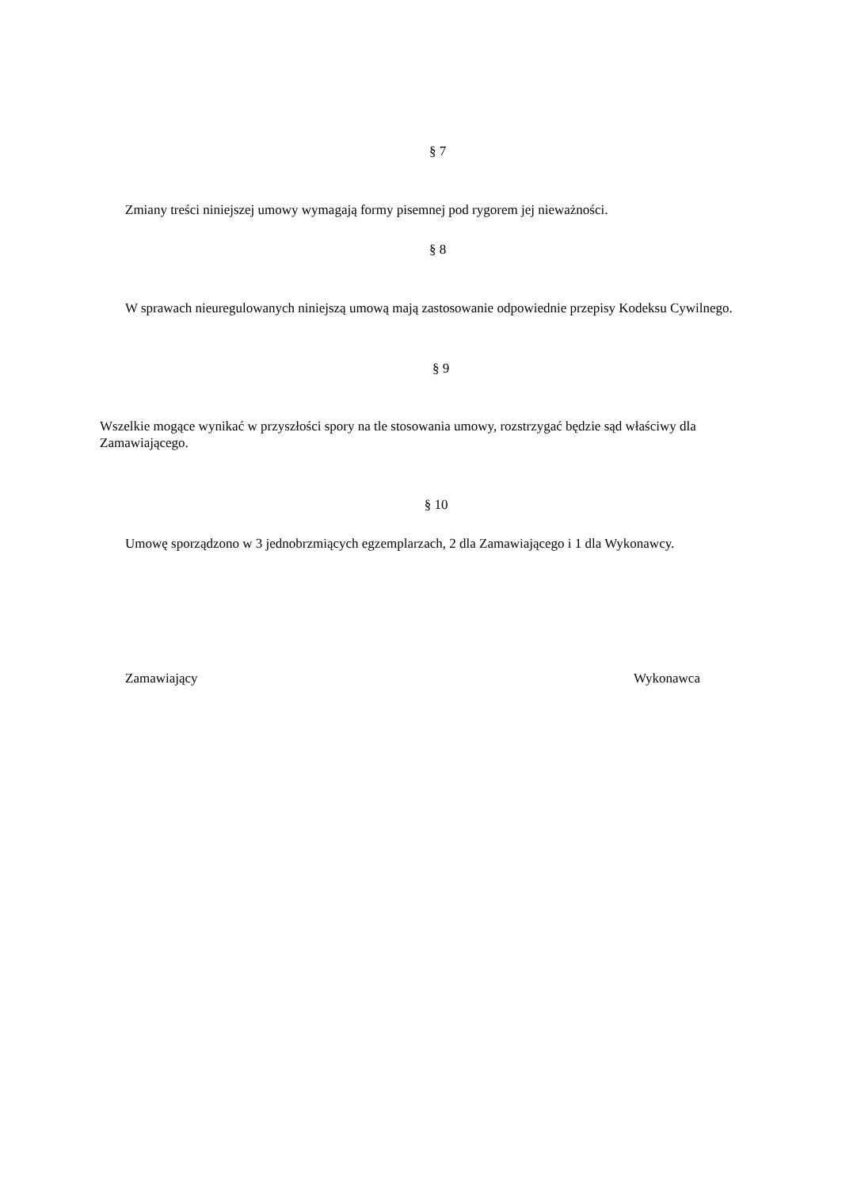§ 7
Zmiany treści niniejszej umowy wymagają formy pisemnej pod rygorem jej nieważności.
§ 8
W sprawach nieuregulowanych niniejszą umową mają zastosowanie odpowiednie przepisy Kodeksu Cywilnego.
§ 9
Wszelkie mogące wynikać w przyszłości spory na tle stosowania umowy, rozstrzygać będzie sąd właściwy dla Zamawiającego.
§ 10
Umowę sporządzono w 3 jednobrzmiących egzemplarzach, 2 dla Zamawiającego i 1 dla Wykonawcy.
Zamawiający Wykonawca